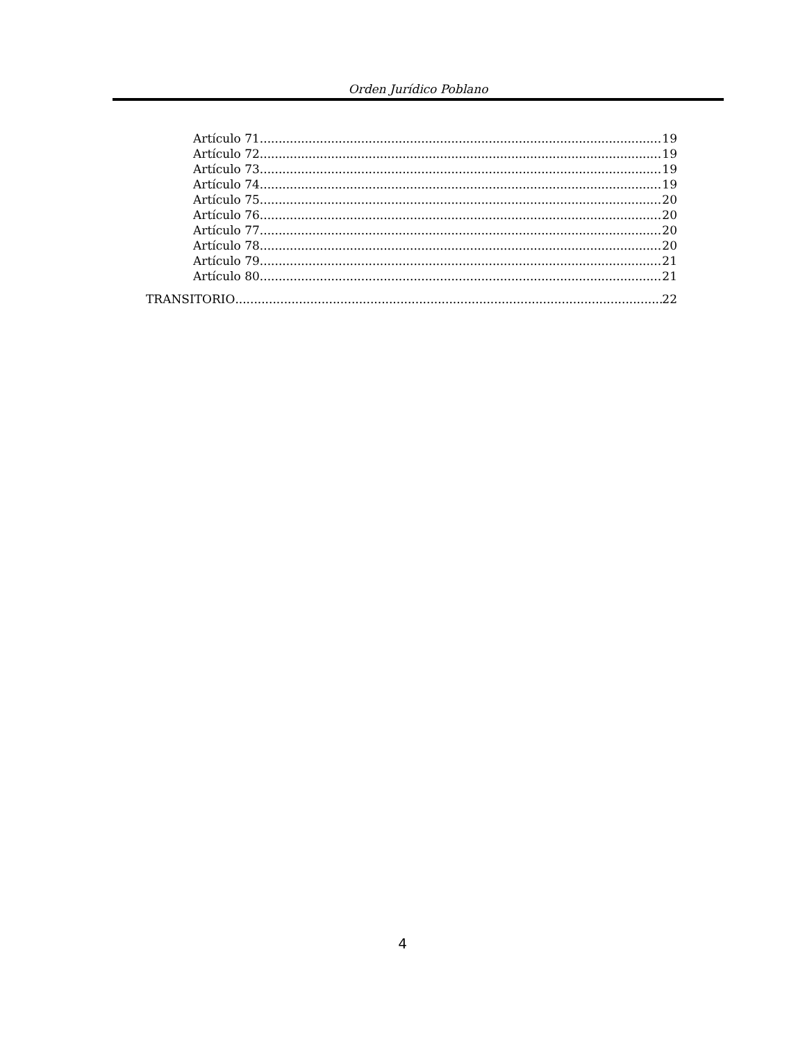Orden Jurídico Poblano
Artículo 71 19
Artículo 72 19
Artículo 73 19
Artículo 74 19
Artículo 75 20
Artículo 76 20
Artículo 77 20
Artículo 78 20
Artículo 79 21
Artículo 80 21
TRANSITORIO 22
4